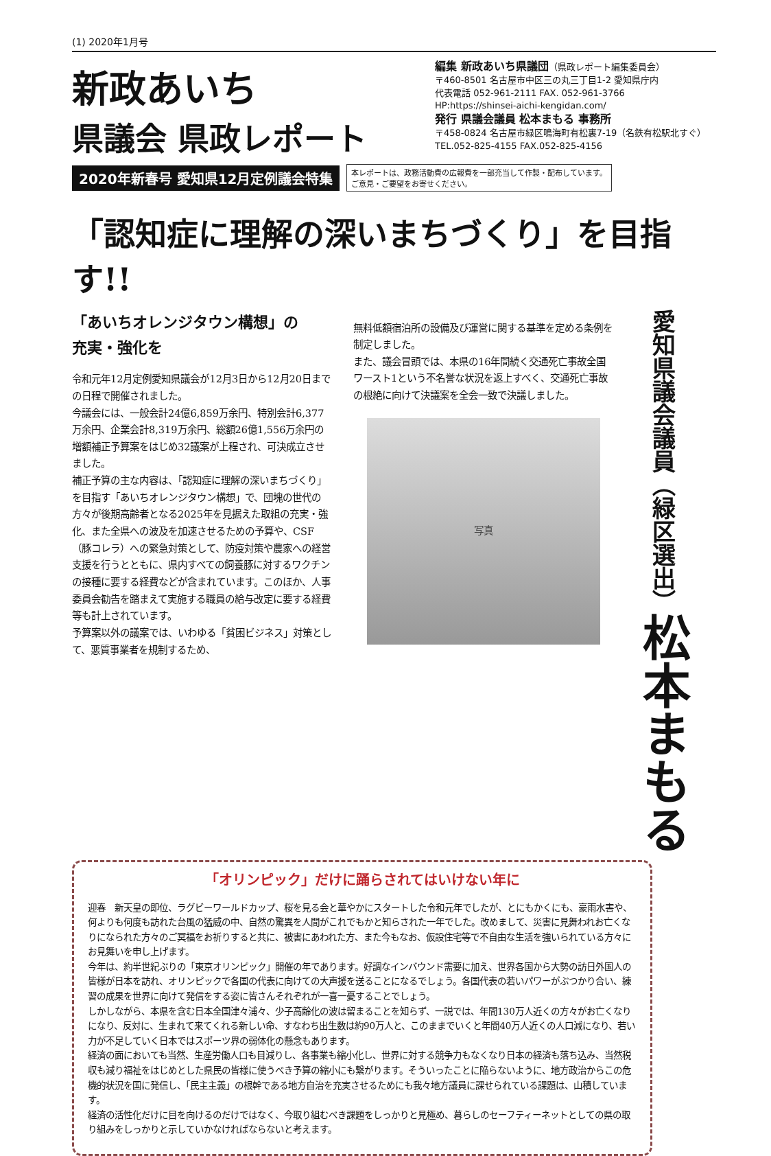(1) 2020年1月号
新政あいち
県議会 県政レポート
編集 新政あいち県議団（県政レポート編集委員会）
〒460-8501 名古屋市中区三の丸三丁目1-2 愛知県庁内
代表電話 052-961-2111 FAX. 052-961-3766
HP:https://shinsei-aichi-kengidan.com/
発行 県議会議員 松本まもる 事務所
〒458-0824 名古屋市緑区鳴海町有松裏7-19（名鉄有松駅北すぐ）
TEL.052-825-4155 FAX.052-825-4156
2020年新春号 愛知県12月定例議会特集
本レポートは、政務活動費の広報費を一部充当して作製・配布しています。
ご意見・ご要望をお寄せください。
「認知症に理解の深いまちづくり」を目指す!!
「あいちオレンジタウン構想」の
充実・強化を
令和元年12月定例愛知県議会が12月3日から12月20日までの日程で開催されました。
今議会には、一般会計24億6,859万余円、特別会計6,377万余円、企業会計8,319万余円、総額26億1,556万余円の増額補正予算案をはじめ32議案が上程され、可決成立させました。
補正予算の主な内容は、「認知症に理解の深いまちづくり」を目指す「あいちオレンジタウン構想」で、団塊の世代の方々が後期高齢者となる2025年を見据えた取組の充実・強化、また全県への波及を加速させるための予算や、CSF（豚コレラ）への緊急対策として、防疫対策や農家への経営支援を行うとともに、県内すべての飼養豚に対するワクチンの接種に要する経費などが含まれています。このほか、人事委員会勧告を踏まえて実施する職員の給与改定に要する経費等も計上されています。
予算案以外の議案では、いわゆる「貧困ビジネス」対策として、悪質事業者を規制するため、
無料低額宿泊所の設備及び運営に関する基準を定める条例を制定しました。
また、議会冒頭では、本県の16年間続く交通死亡事故全国ワースト1という不名誉な状況を返上すべく、交通死亡事故の根絶に向けて決議案を全会一致で決議しました。
写真
愛知県議会議員（緑区選出）松本まもる
「オリンピック」だけに踊らされてはいけない年に
迎春　新天皇の即位、ラグビーワールドカップ、桜を見る会と華やかにスタートした令和元年でしたが、とにもかくにも、豪雨水害や、何よりも何度も訪れた台風の猛威の中、自然の驚異を人間がこれでもかと知らされた一年でした。改めまして、災害に見舞われお亡くなりになられた方々のご冥福をお祈りすると共に、被害にあわれた方、また今もなお、仮設住宅等で不自由な生活を強いられている方々にお見舞いを申し上げます。
今年は、約半世紀ぶりの「東京オリンピック」開催の年であります。好調なインバウンド需要に加え、世界各国から大勢の訪日外国人の皆様が日本を訪れ、オリンピックで各国の代表に向けての大声援を送ることになるでしょう。各国代表の若いパワーがぶつかり合い、練習の成果を世界に向けて発信をする姿に皆さんそれぞれが一喜一憂することでしょう。
しかしながら、本県を含む日本全国津々浦々、少子高齢化の波は留まることを知らず、一説では、年間130万人近くの方々がお亡くなりになり、反対に、生まれて来てくれる新しい命、すなわち出生数は約90万人と、このままでいくと年間40万人近くの人口減になり、若い力が不足していく日本ではスポーツ界の弱体化の懸念もあります。
経済の面においても当然、生産労働人口も目減りし、各事業も縮小化し、世界に対する競争力もなくなり日本の経済も落ち込み、当然税収も減り福祉をはじめとした県民の皆様に使うべき予算の縮小にも繋がります。そういったことに陥らないように、地方政治からこの危機的状況を国に発信し、「民主主義」の根幹である地方自治を充実させるためにも我々地方議員に課せられている課題は、山積しています。
経済の活性化だけに目を向けるのだけではなく、今取り組むべき課題をしっかりと見極め、暮らしのセーフティーネットとしての県の取り組みをしっかりと示していかなければならないと考えます。